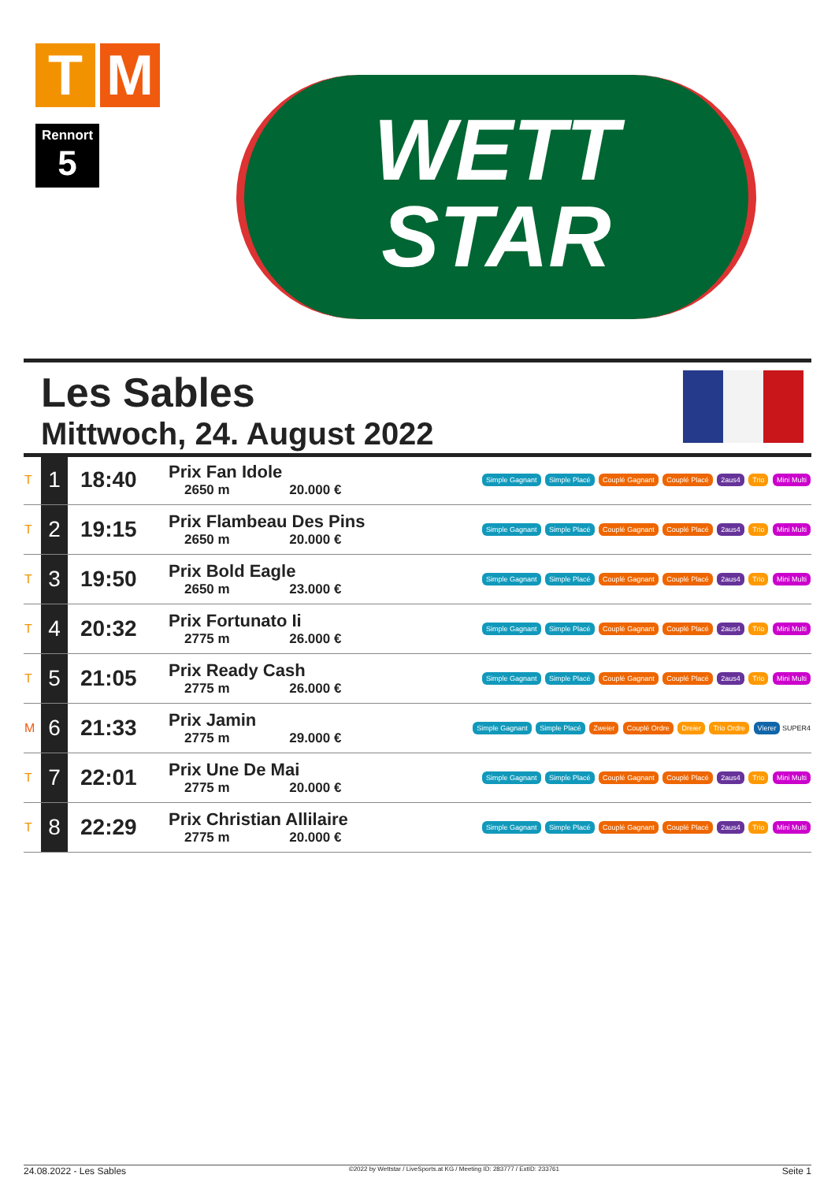T M
Rennort
5
WETT
STAR
Les Sables
Mittwoch, 24. August 2022
| T | 1 | 18:40 | Prix Fan Idole 2650 m 20.000 € | Simple Gagnant Simple Placé Couplé Gagnant Couplé Placé 2aus4 Trio Mini Multi |
| T | 2 | 19:15 | Prix Flambeau Des Pins 2650 m 20.000 € | Simple Gagnant Simple Placé Couplé Gagnant Couplé Placé 2aus4 Trio Mini Multi |
| T | 3 | 19:50 | Prix Bold Eagle 2650 m 23.000 € | Simple Gagnant Simple Placé Couplé Gagnant Couplé Placé 2aus4 Trio Mini Multi |
| T | 4 | 20:32 | Prix Fortunato Ii 2775 m 26.000 € | Simple Gagnant Simple Placé Couplé Gagnant Couplé Placé 2aus4 Trio Mini Multi |
| T | 5 | 21:05 | Prix Ready Cash 2775 m 26.000 € | Simple Gagnant Simple Placé Couplé Gagnant Couplé Placé 2aus4 Trio Mini Multi |
| M | 6 | 21:33 | Prix Jamin 2775 m 29.000 € | Simple Gagnant Simple Placé Zweier Couplé Ordre Dreier Trio Ordre Vierer SUPER4 |
| T | 7 | 22:01 | Prix Une De Mai 2775 m 20.000 € | Simple Gagnant Simple Placé Couplé Gagnant Couplé Placé 2aus4 Trio Mini Multi |
| T | 8 | 22:29 | Prix Christian Allilaire 2775 m 20.000 € | Simple Gagnant Simple Placé Couplé Gagnant Couplé Placé 2aus4 Trio Mini Multi |
24.08.2022 - Les Sables ©2022 by Wettstar / LiveSports.at KG / Meeting ID: 283777 / ExtID: 233761 Seite 1